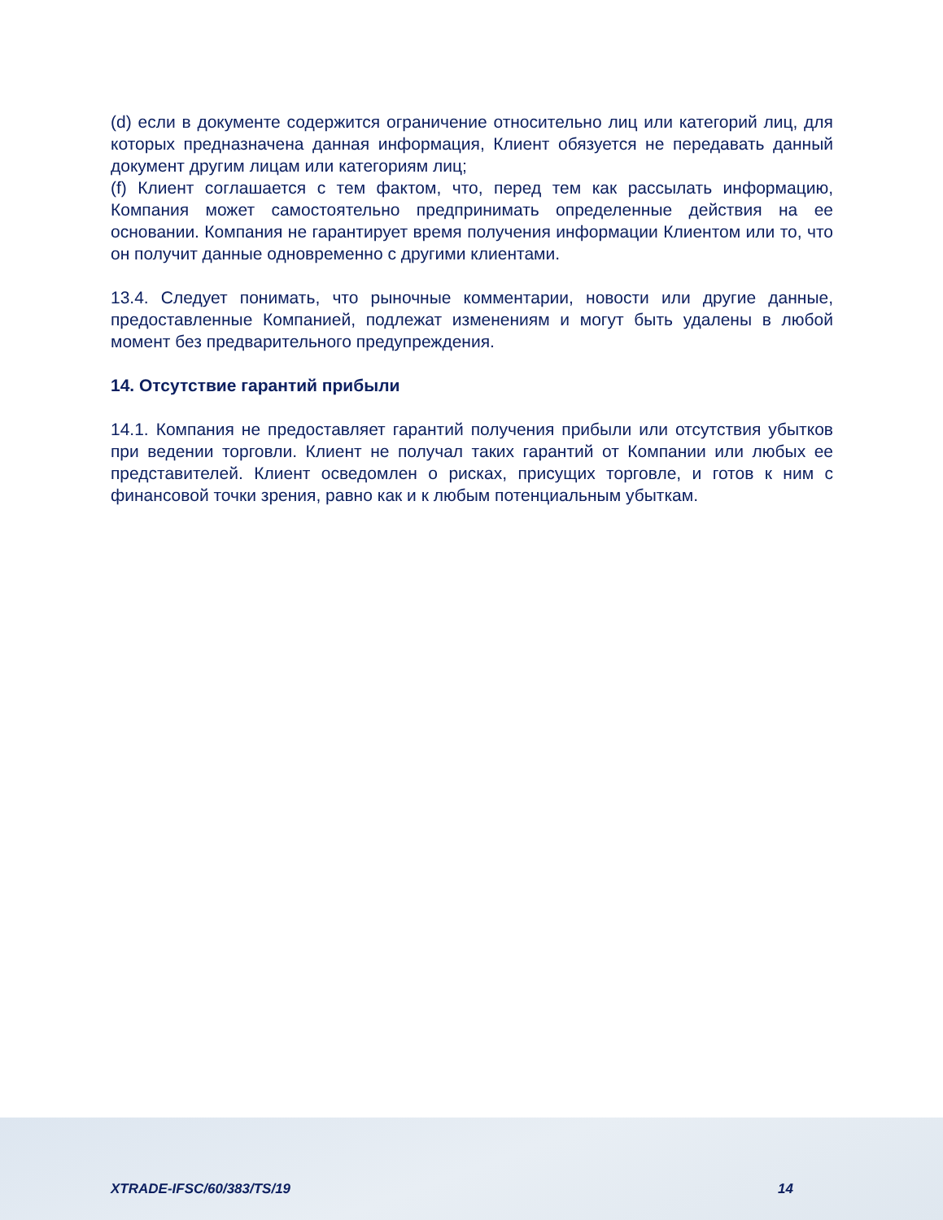(d) если в документе содержится ограничение относительно лиц или категорий лиц, для которых предназначена данная информация, Клиент обязуется не передавать данный документ другим лицам или категориям лиц;
(f) Клиент соглашается с тем фактом, что, перед тем как рассылать информацию, Компания может самостоятельно предпринимать определенные действия на ее основании. Компания не гарантирует время получения информации Клиентом или то, что он получит данные одновременно с другими клиентами.
13.4. Следует понимать, что рыночные комментарии, новости или другие данные, предоставленные Компанией, подлежат изменениям и могут быть удалены в любой момент без предварительного предупреждения.
14. Отсутствие гарантий прибыли
14.1. Компания не предоставляет гарантий получения прибыли или отсутствия убытков при ведении торговли. Клиент не получал таких гарантий от Компании или любых ее представителей. Клиент осведомлен о рисках, присущих торговле, и готов к ним с финансовой точки зрения, равно как и к любым потенциальным убыткам.
XTRADE-IFSC/60/383/TS/19 14